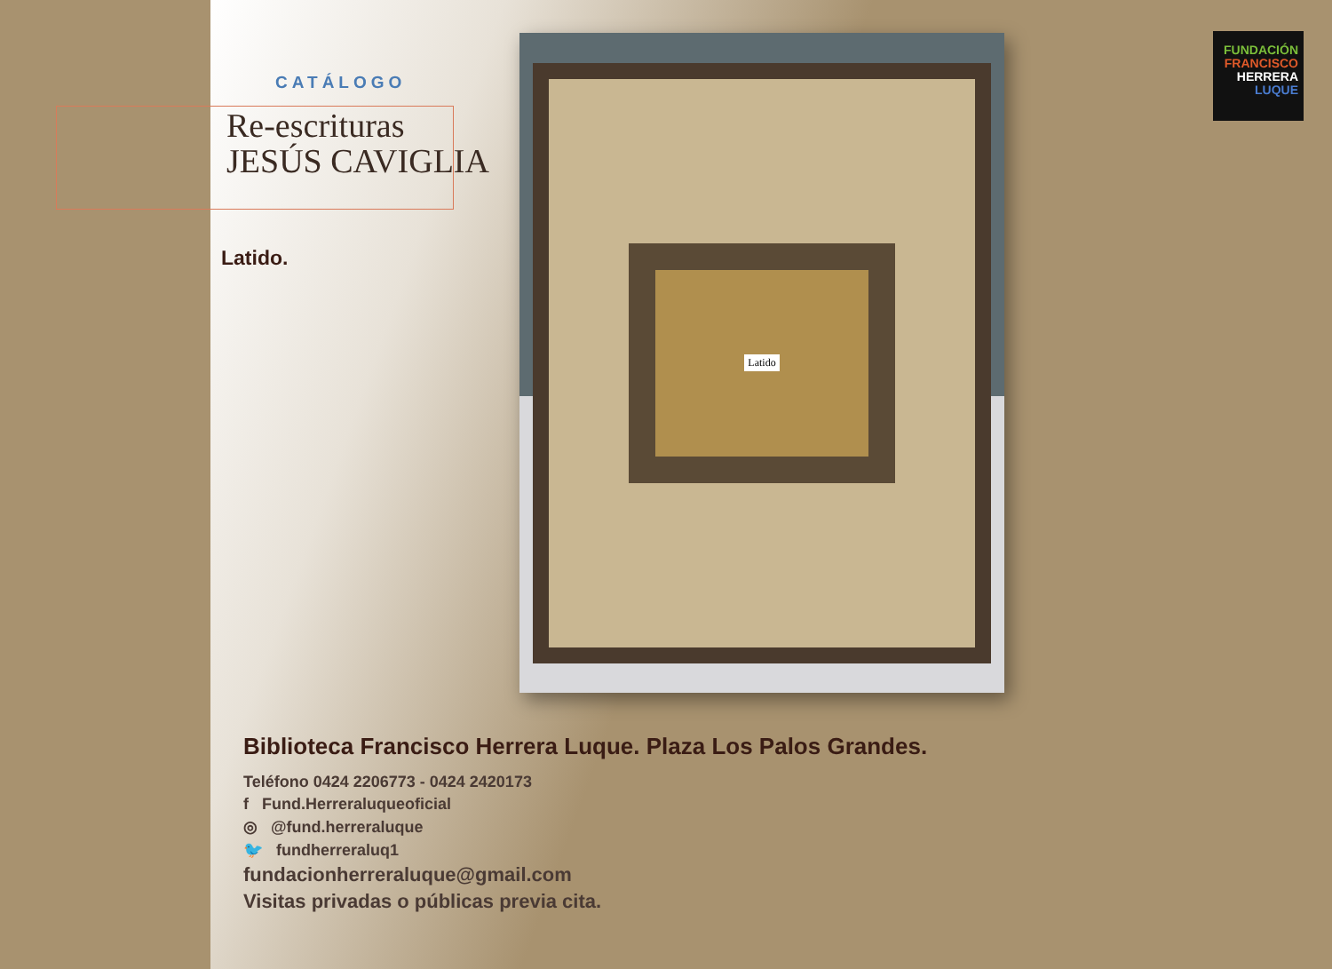CATÁLOGO
Re-escrituras
JESÚS CAVIGLIA
Latido.
Latido
FUNDACIÓN
FRANCISCO
HERRERA
LUQUE
Biblioteca Francisco Herrera Luque. Plaza Los Palos Grandes.
Teléfono 0424 2206773 - 0424 2420173
f Fund.Herreraluqueoficial
◎ @fund.herreraluque
🐦 fundherreraluq1
fundacionherreraluque@gmail.com
Visitas privadas o públicas previa cita.